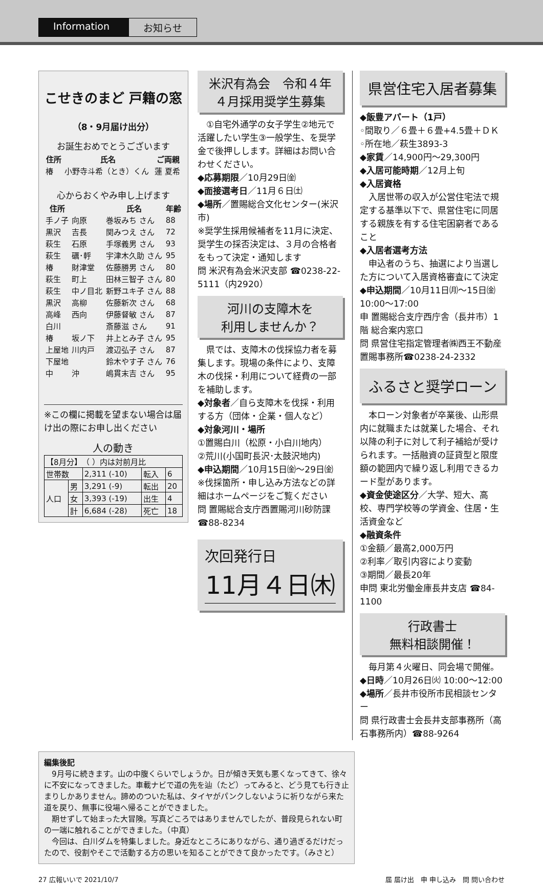Information
お知らせ
こせきのまど 戸籍の窓
（8・9月届け出分）
お誕生おめでとうございます
| 住所 | 氏名 | ご両親 |
| --- | --- | --- |
| 椿 | 小野寺斗希（とき）くん | 蓮 夏希 |
心からおくやみ申し上げます
| 住所 | | 氏名 | 年齢 |
| --- | --- | --- | --- |
| 手ノ子 | 向原 | 巻坂みち さん | 88 |
| 黒沢 | 吉長 | 関みつえ さん | 72 |
| 萩生 | 石原 | 手塚義男 さん | 93 |
| 萩生 | 礪･軤 | 宇津木久助 さん | 95 |
| 椿 | 財津堂 | 佐藤勝男 さん | 80 |
| 萩生 | 町上 | 田林三智子 さん | 80 |
| 萩生 | 中ノ目北 | 新野ユキ子 さん | 88 |
| 黒沢 | 高柳 | 佐藤新次 さん | 68 |
| 高峰 | 西向 | 伊藤督敏 さん | 87 |
| 白川 | | 斎藤滋 さん | 91 |
| 椿 | 坂ノ下 | 井上とみ子 さん | 95 |
| 上屋地 | 川内戸 | 渡辺弘子 さん | 87 |
| 下屋地 | | 鈴木やす子 さん | 76 |
| 中 | 沖 | 嶋貫末吉 さん | 95 |
※この欄に掲載を望まない場合は届け出の際にお申し出ください
人の動き
| 【8月分】 （ ）内は対前月比 | | | | |
| 世帯数 | | 2,311 (-10) | 転入 | 6 |
| 人口 | 男 | 3,291 (-9) | 転出 | 20 |
| | 女 | 3,393 (-19) | 出生 | 4 |
| | 計 | 6,684 (-28) | 死亡 | 18 |
米沢有為会　令和４年
４月採用奨学生募集
　①自宅外通学の女子学生②地元で活躍したい学生③一般学生、を奨学金で後押しします。詳細はお問い合わせください。
◆応募期限／10月29日㈮
◆面接選考日／11月６日㈯
◆場所／置賜総合文化センター(米沢市)
※奨学生採用候補者を11月に決定、奨学生の採否決定は、３月の合格者をもって決定・通知します
問 米沢有為会米沢支部 ☎0238-22-5111（内2920）
河川の支障木を
利用しませんか？
　県では、支障木の伐採協力者を募集します。現場の条件により、支障木の伐採・利用について経費の一部を補助します。
◆対象者／自ら支障木を伐採・利用する方（団体・企業・個人など）
◆対象河川・場所
①置賜白川（松原・小白川地内）
②荒川(小国町長沢･太鼓沢地内)
◆申込期間／10月15日㈮〜29日㈮
※伐採箇所・申し込み方法などの詳細はホームページをご覧ください
問 置賜総合支庁西置賜河川砂防課 ☎88-8234
次回発行日
11月４日㈭
県営住宅入居者募集
◆飯豊アパート（1戸）
◦間取り／６畳＋６畳+4.5畳＋ＤＫ
◦所在地／萩生3893-3
◆家賃／14,900円〜29,300円
◆入居可能時期／12月上旬
◆入居資格
　入居世帯の収入が公営住宅法で規定する基準以下で、県営住宅に同居する親族を有する住宅困窮者であること
◆入居者選考方法
　申込者のうち、抽選により当選した方について入居資格審査にて決定
◆申込期間／10月11日㈪〜15日㈮ 10:00〜17:00
申 置賜総合支庁西庁舎（長井市）1階 総合案内窓口
問 県営住宅指定管理者㈱西王不動産置賜事務所☎0238-24-2332
ふるさと奨学ローン
　本ローン対象者が卒業後、山形県内に就職または就業した場合、それ以降の利子に対して利子補給が受けられます。一括融資の証貸型と限度額の範囲内で繰り返し利用できるカード型があります。
◆資金使途区分／大学、短大、高校、専門学校等の学資金、住居・生活資金など
◆融資条件
①金額／最高2,000万円
②利率／取引内容により変動
③期間／最長20年
申問 東北労働金庫長井支店 ☎84-1100
行政書士
無料相談開催！
　毎月第４火曜日、同会場で開催。
◆日時／10月26日㈫ 10:00〜12:00
◆場所／長井市役所市民相談センター
問 県行政書士会長井支部事務所（高石事務所内）☎88-9264
編集後記
　9月号に続きます。山の中腹くらいでしょうか。日が傾き天気も悪くなってきて、徐々に不安になってきました。車載ナビで道の先を辿（たど）ってみると、どう見ても行き止まりしかありません。諦めのついた私は、タイヤがパンクしないように祈りながら来た道を戻り、無事に役場へ帰ることができました。
　期せずして始まった大冒険。写真どころではありませんでしたが、普段見られない町の一端に触れることができました。（中真）
　今回は、白川ダムを特集しました。身近なところにありながら、通り過ぎるだけだったので、役割やそこで活動する方の思いを知ることができて良かったです。（みさと）
27 広報いいで 2021/10/7 届 届け出　申 申し込み　問 問い合わせ